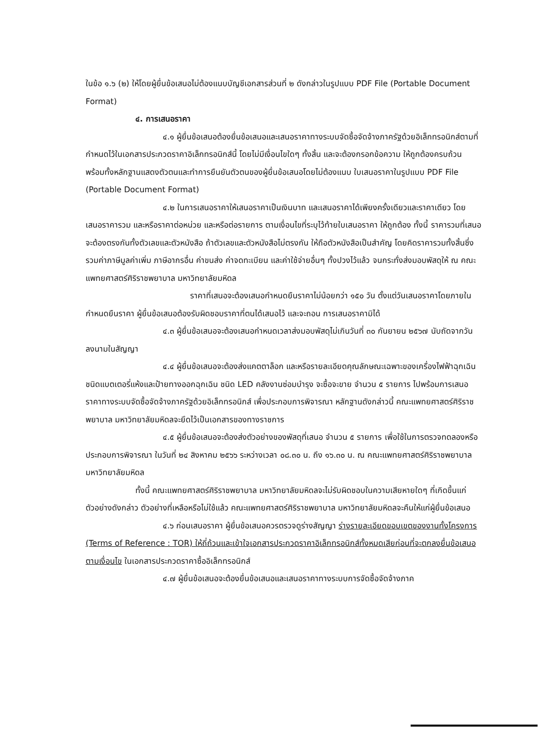ในข้อ ๑.๖ (๒) ให้โดยผู้ยื่นข้อเสนอไม่ต้องแนบบัญชีเอกสารส่วนที่ ๒ ดังกล่าวในรูปแบบ PDF File (Portable Document Format)
๔. การเสนอราคา
๔.๑ ผู้ยื่นข้อเสนอต้องยื่นข้อเสนอและเสนอราคาทางระบบจัดซื้อจัดจ้างภาครัฐด้วยอิเล็กทรอนิกส์ตามที่กำหนดไว้ในเอกสารประกวดราคาอิเล็กทรอนิกส์นี้ โดยไม่มีเงื่อนไขใดๆ ทั้งสิ้น และจะต้องกรอกข้อความ ให้ถูกต้องครบถ้วน พร้อมทั้งหลักฐานแสดงตัวตนและทำการยืนยันตัวตนของผู้ยื่นข้อเสนอโดยไม่ต้องแนบ ใบเสนอราคาในรูปแบบ PDF File (Portable Document Format)
๔.๒ ในการเสนอราคาให้เสนอราคาเป็นเงินบาท และเสนอราคาได้เพียงครั้งเดียวและราคาเดียว โดยเสนอราคารวม และหรือราคาต่อหน่วย และหรือต่อรายการ ตามเงื่อนไขที่ระบุไว้ท้ายใบเสนอราคา ให้ถูกต้อง ทั้งนี้ ราคารวมที่เสนอจะต้องตรงกันทั้งตัวเลขและตัวหนังสือ ถ้าตัวเลขและตัวหนังสือไม่ตรงกัน ให้ถือตัวหนังสือเป็นสำคัญ โดยคิดราคารวมทั้งสิ้นซึ่งรวมค่าภาษีมูลค่าเพิ่ม ภาษีอากรอื่น ค่าขนส่ง ค่าจดทะเบียน และค่าใช้จ่ายอื่นๆ ทั้งปวงไว้แล้ว จนกระทั่งส่งมอบพัสดุให้ ณ คณะแพทยศาสตร์ศิริราชพยาบาล มหาวิทยาลัยมหิดล
ราคาที่เสนอจะต้องเสนอกำหนดยืนราคาไม่น้อยกว่า ๑๕๐ วัน ตั้งแต่วันเสนอราคาโดยภายในกำหนดยืนราคา ผู้ยื่นข้อเสนอต้องรับผิดชอบราคาที่ตนได้เสนอไว้ และจะถอน การเสนอราคามิได้
๔.๓ ผู้ยื่นข้อเสนอจะต้องเสนอกำหนดเวลาส่งมอบพัสดุไม่เกินวันที่ ๓๐ กันยายน ๒๕๖๗ นับถัดจากวันลงนามในสัญญา
๔.๔ ผู้ยื่นข้อเสนอจะต้องส่งแคตตาล็อก และหรือรายละเอียดคุณลักษณะเฉพาะของเครื่องไฟฟ้าฉุกเฉินชนิดแบตเตอรี่แห้งและป้ายทางออกฉุกเฉิน ชนิด LED คลังงานซ่อมบำรุง จะซื้อจะขาย จำนวน ๕ รายการ ไปพร้อมการเสนอราคาทางระบบจัดซื้อจัดจ้างภาครัฐด้วยอิเล็กทรอนิกส์ เพื่อประกอบการพิจารณา หลักฐานดังกล่าวนี้ คณะแพทยศาสตร์ศิริราชพยาบาล มหาวิทยาลัยมหิดลจะยึดไว้เป็นเอกสารของทางราชการ
๔.๕ ผู้ยื่นข้อเสนอจะต้องส่งตัวอย่างของพัสดุที่เสนอ จำนวน ๕ รายการ เพื่อใช้ในการตรวจทดลองหรือประกอบการพิจารณา ในวันที่ ๒๔ สิงหาคม ๒๕๖๖ ระหว่างเวลา ๐๘.๓๐ น. ถึง ๑๖.๓๐ น. ณ คณะแพทยศาสตร์ศิริราชพยาบาล มหาวิทยาลัยมหิดล
ทั้งนี้ คณะแพทยศาสตร์ศิริราชพยาบาล มหาวิทยาลัยมหิดลจะไม่รับผิดชอบในความเสียหายใดๆ ที่เกิดขึ้นแก่ตัวอย่างดังกล่าว ตัวอย่างที่เหลือหรือไม่ใช้แล้ว คณะแพทยศาสตร์ศิริราชพยาบาล มหาวิทยาลัยมหิดลจะคืนให้แก่ผู้ยื่นข้อเสนอ
๔.๖ ก่อนเสนอราคา ผู้ยื่นข้อเสนอควรตรวจดูร่างสัญญา ร่างรายละเอียดขอบเขตของงานทั้งโครงการ (Terms of Reference : TOR) ให้ถี่ถ้วนและเข้าใจเอกสารประกวดราคาอิเล็กทรอนิกส์ทั้งหมดเสียก่อนที่จะตกลงยื่นข้อเสนอตามเงื่อนไข ในเอกสารประกวดราคาซื้ออิเล็กทรอนิกส์
๔.๗ ผู้ยื่นข้อเสนอจะต้องยื่นข้อเสนอและเสนอราคาทางระบบการจัดซื้อจัดจ้างภาค